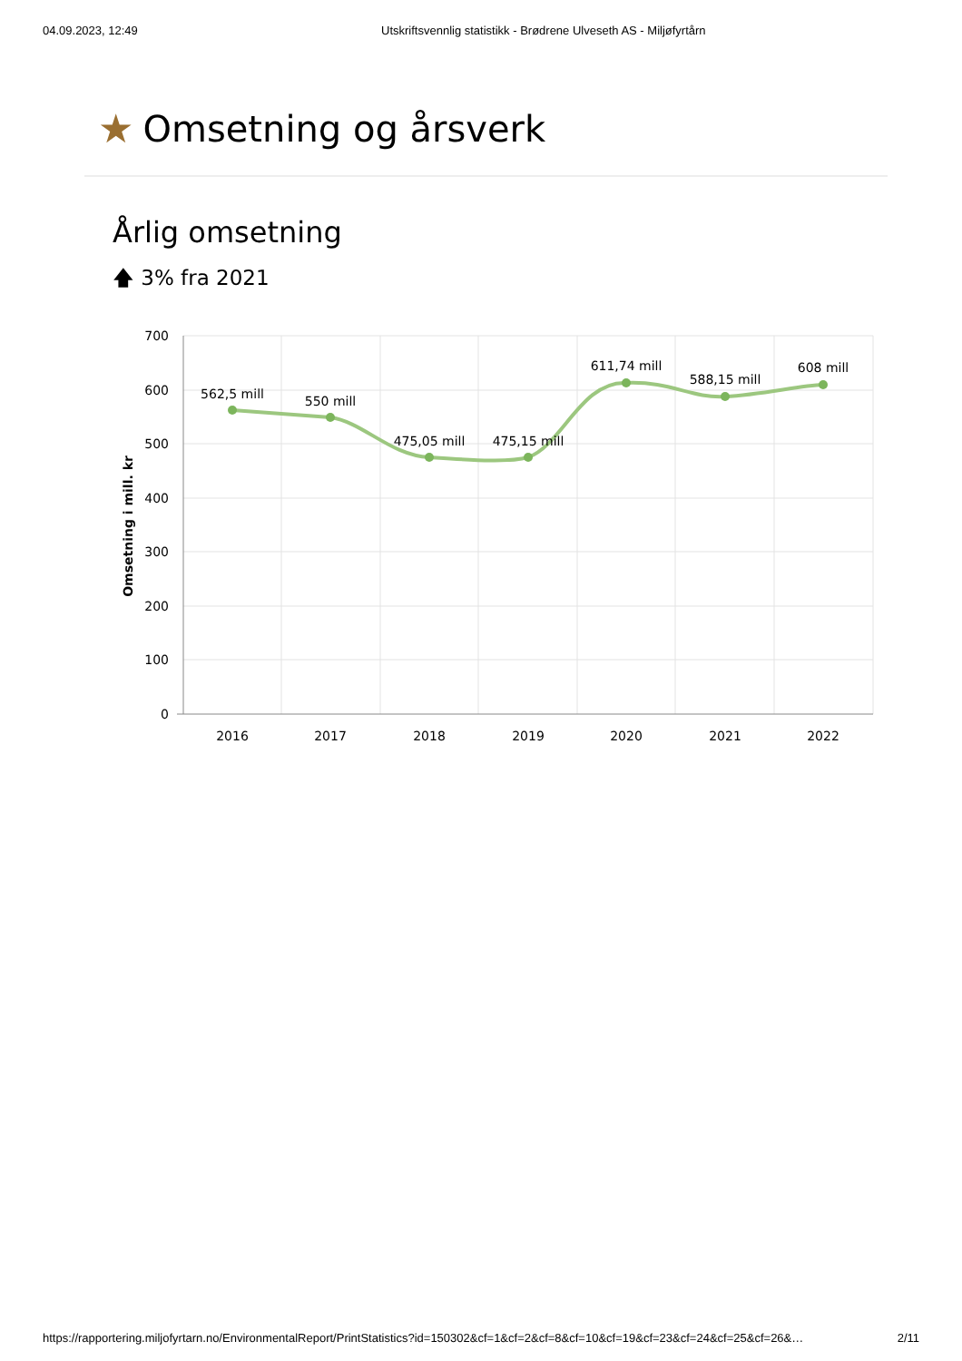04.09.2023, 12:49 Utskriftsvennlig statistikk - Brødrene Ulveseth AS - Miljøfyrtårn
★ Omsetning og årsverk
Årlig omsetning
🡅 3% fra 2021
700
600
500
400
300
200
100
0
2016
2017
2018
2019
2020
2021
2022
Omsetning i mill. kr
562,5 mill
550 mill
475,05 mill
475,15 mill
611,74 mill
588,15 mill
608 mill
https://rapportering.miljofyrtarn.no/EnvironmentalReport/PrintStatistics?id=150302&cf=1&cf=2&cf=8&cf=10&cf=19&cf=23&cf=24&cf=25&cf=26&… 2/11